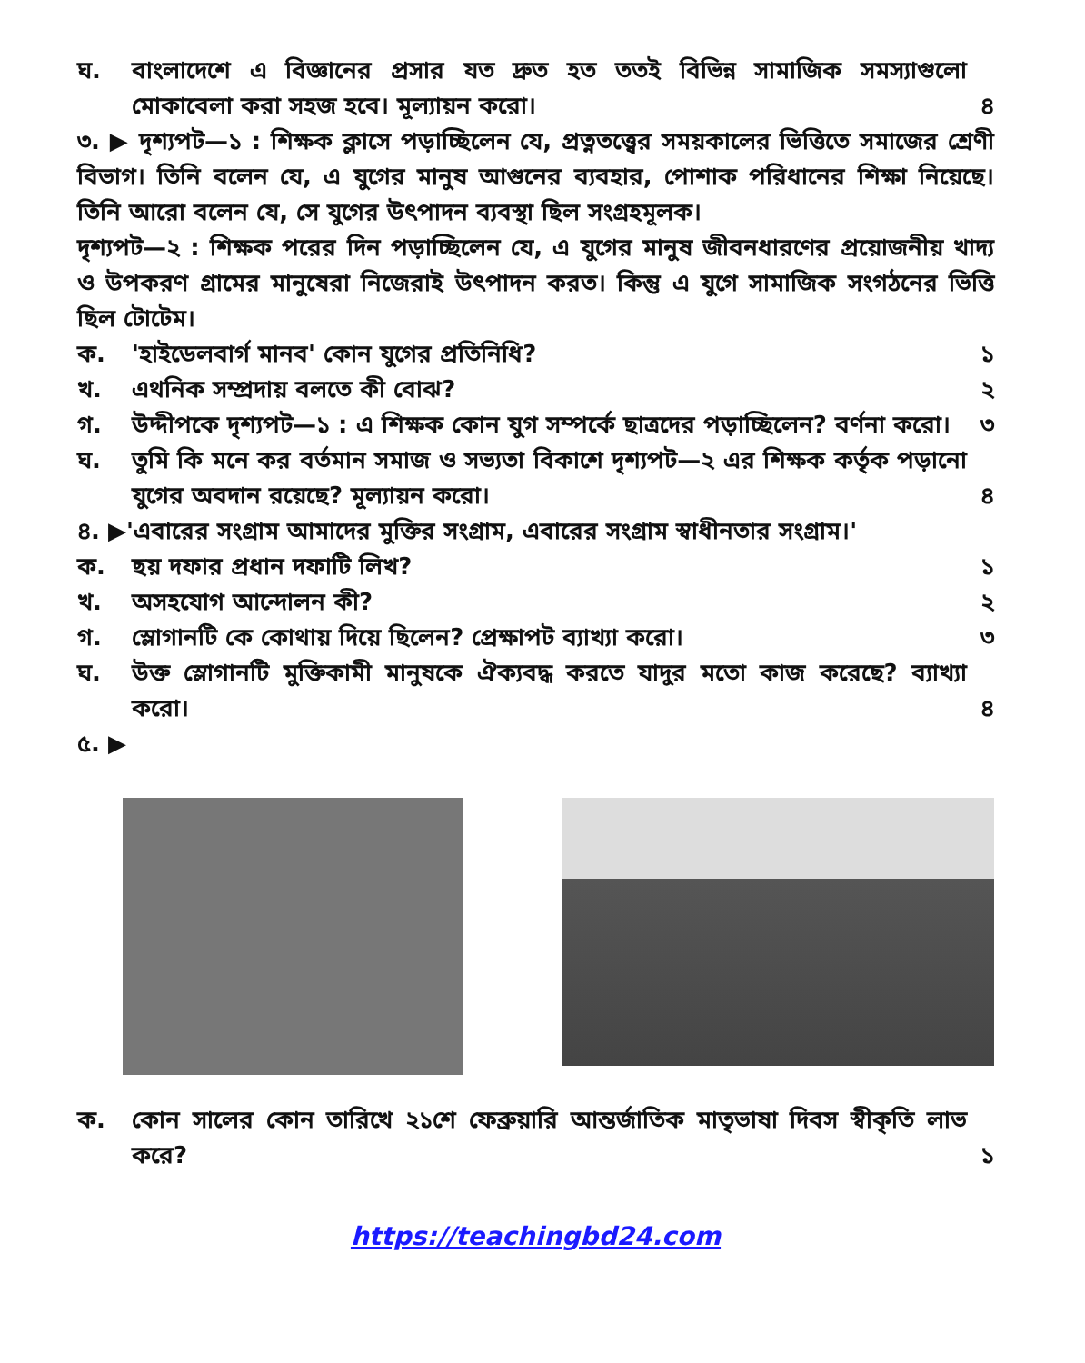ঘ. বাংলাদেশে এ বিজ্ঞানের প্রসার যত দ্রুত হত ততই বিভিন্ন সামাজিক সমস্যাগুলো মোকাবেলা করা সহজ হবে। মূল্যায়ন করো।
৪
৩. ▶ দৃশ্যপট—১ : শিক্ষক ক্লাসে পড়াচ্ছিলেন যে, প্রত্নতত্ত্বের সময়কালের ভিত্তিতে সমাজের শ্রেণী বিভাগ। তিনি বলেন যে, এ যুগের মানুষ আগুনের ব্যবহার, পোশাক পরিধানের শিক্ষা নিয়েছে। তিনি আরো বলেন যে, সে যুগের উৎপাদন ব্যবস্থা ছিল সংগ্রহমূলক।
দৃশ্যপট—২ : শিক্ষক পরের দিন পড়াচ্ছিলেন যে, এ যুগের মানুষ জীবনধারণের প্রয়োজনীয় খাদ্য ও উপকরণ গ্রামের মানুষেরা নিজেরাই উৎপাদন করত। কিন্তু এ যুগে সামাজিক সংগঠনের ভিত্তি ছিল টোটেম।
ক. 'হাইডেলবার্গ মানব' কোন যুগের প্রতিনিধি?
১
খ. এথনিক সম্প্রদায় বলতে কী বোঝ? ২
গ. উদ্দীপকে দৃশ্যপট—১ : এ শিক্ষক কোন যুগ সম্পর্কে ছাত্রদের পড়াচ্ছিলেন? বর্ণনা করো।
৩
ঘ. তুমি কি মনে কর বর্তমান সমাজ ও সভ্যতা বিকাশে দৃশ্যপট—২ এর শিক্ষক কর্তৃক পড়ানো যুগের অবদান রয়েছে? মূল্যায়ন করো।
৪
৪. ▶'এবারের সংগ্রাম আমাদের মুক্তির সংগ্রাম, এবারের সংগ্রাম স্বাধীনতার সংগ্রাম।'
ক. ছয় দফার প্রধান দফাটি লিখ? ১
খ. অসহযোগ আন্দোলন কী? ২
গ. স্লোগানটি কে কোথায় দিয়ে ছিলেন? প্রেক্ষাপট ব্যাখ্যা করো।
৩
ঘ. উক্ত স্লোগানটি মুক্তিকামী মানুষকে ঐক্যবদ্ধ করতে যাদুর মতো কাজ করেছে? ব্যাখ্যা করো।
৪
৫. ▶
ক. কোন সালের কোন তারিখে ২১শে ফেব্রুয়ারি আন্তর্জাতিক মাতৃভাষা দিবস স্বীকৃতি লাভ করে?
১
https://teachingbd24.com